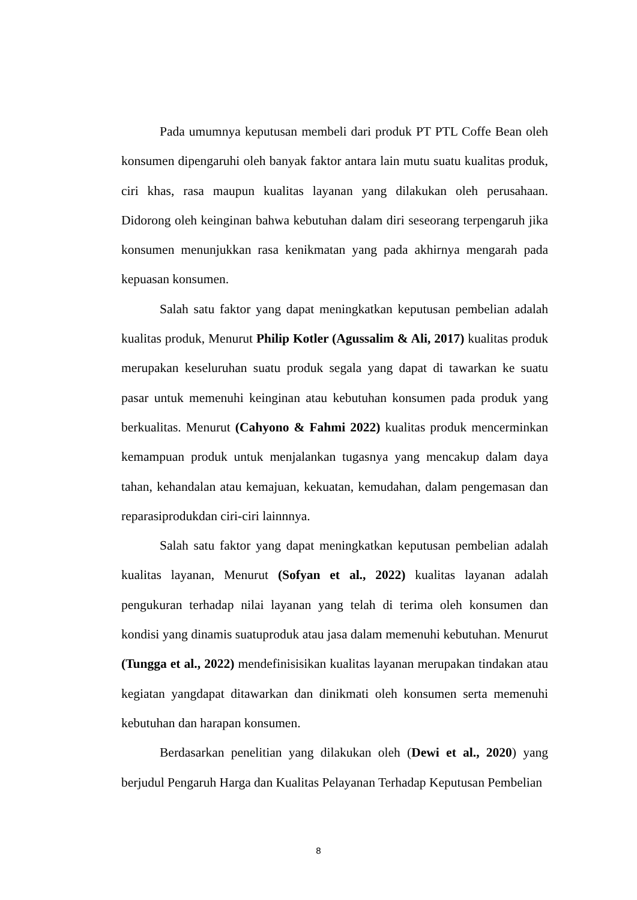Pada umumnya keputusan membeli dari produk PT PTL Coffe Bean oleh konsumen dipengaruhi oleh banyak faktor antara lain mutu suatu kualitas produk, ciri khas, rasa maupun kualitas layanan yang dilakukan oleh perusahaan. Didorong oleh keinginan bahwa kebutuhan dalam diri seseorang terpengaruh jika konsumen menunjukkan rasa kenikmatan yang pada akhirnya mengarah pada kepuasan konsumen.
Salah satu faktor yang dapat meningkatkan keputusan pembelian adalah kualitas produk, Menurut Philip Kotler (Agussalim & Ali, 2017) kualitas produk merupakan keseluruhan suatu produk segala yang dapat di tawarkan ke suatu pasar untuk memenuhi keinginan atau kebutuhan konsumen pada produk yang berkualitas. Menurut (Cahyono & Fahmi 2022) kualitas produk mencerminkan kemampuan produk untuk menjalankan tugasnya yang mencakup dalam daya tahan, kehandalan atau kemajuan, kekuatan, kemudahan, dalam pengemasan dan reparasiprodukdan ciri-ciri lainnnya.
Salah satu faktor yang dapat meningkatkan keputusan pembelian adalah kualitas layanan, Menurut (Sofyan et al., 2022) kualitas layanan adalah pengukuran terhadap nilai layanan yang telah di terima oleh konsumen dan kondisi yang dinamis suatuproduk atau jasa dalam memenuhi kebutuhan. Menurut (Tungga et al., 2022) mendefinisisikan kualitas layanan merupakan tindakan atau kegiatan yangdapat ditawarkan dan dinikmati oleh konsumen serta memenuhi kebutuhan dan harapan konsumen.
Berdasarkan penelitian yang dilakukan oleh (Dewi et al., 2020) yang berjudul Pengaruh Harga dan Kualitas Pelayanan Terhadap Keputusan Pembelian
8